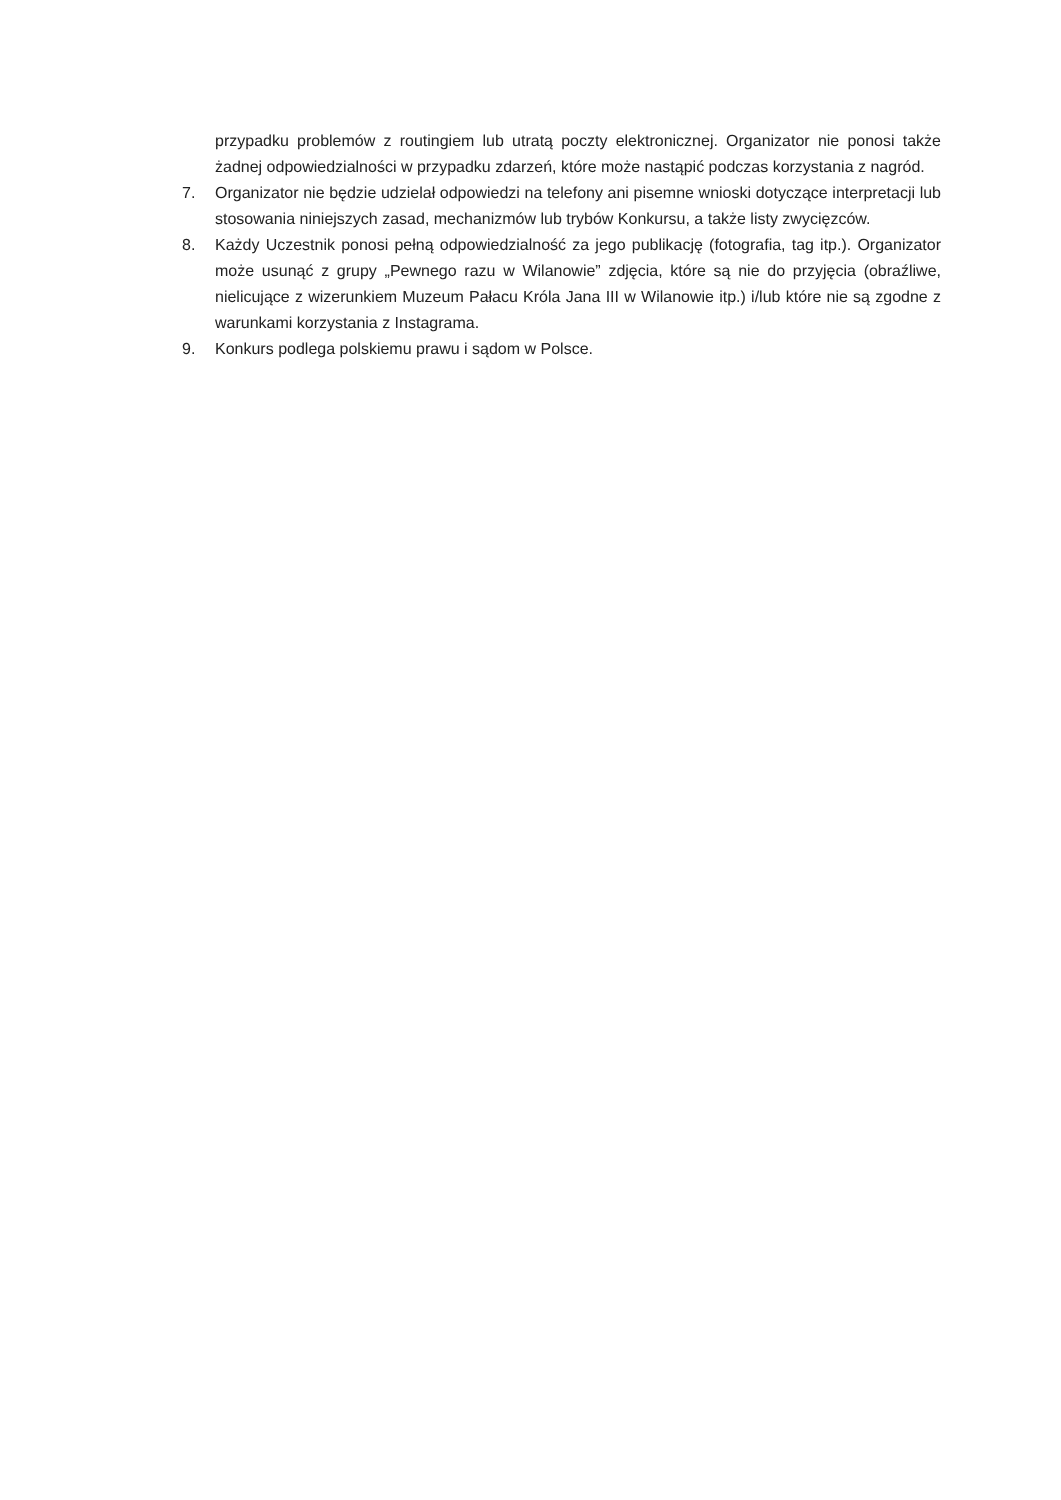przypadku problemów z routingiem lub utratą poczty elektronicznej. Organizator nie ponosi także żadnej odpowiedzialności w przypadku zdarzeń, które może nastąpić podczas korzystania z nagród.
7. Organizator nie będzie udzielał odpowiedzi na telefony ani pisemne wnioski dotyczące interpretacji lub stosowania niniejszych zasad, mechanizmów lub trybów Konkursu, a także listy zwycięzców.
8. Każdy Uczestnik ponosi pełną odpowiedzialność za jego publikację (fotografia, tag itp.). Organizator może usunąć z grupy „Pewnego razu w Wilanowie” zdjęcia, które są nie do przyjęcia (obraźliwe, nielicujące z wizerunkiem Muzeum Pałacu Króla Jana III w Wilanowie itp.) i/lub które nie są zgodne z warunkami korzystania z Instagrama.
9. Konkurs podlega polskiemu prawu i sądom w Polsce.